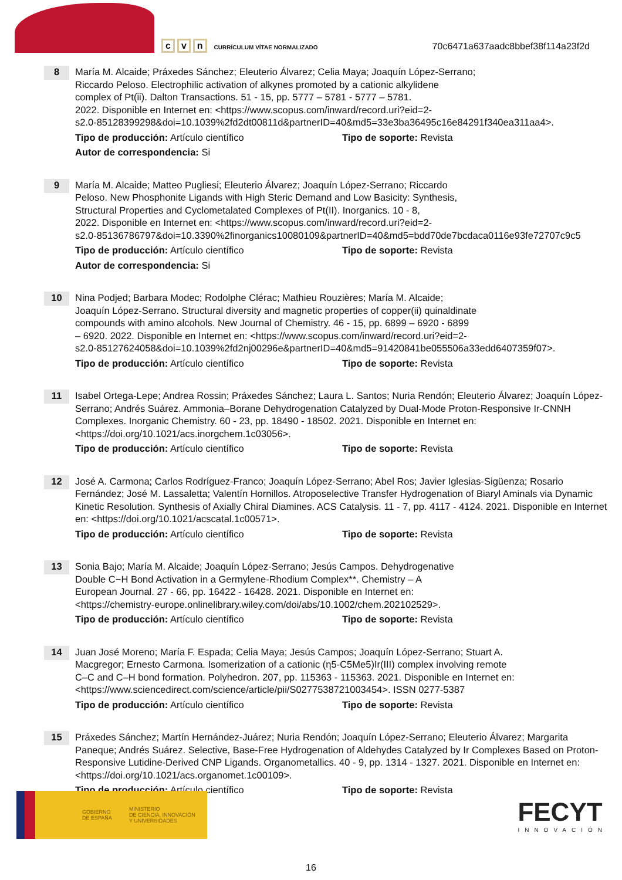c v n
CURRÍCULUM VÍTAE NORMALIZADO
70c6471a637aadc8bbef38f114a23f2d
8
María M. Alcaide; Práxedes Sánchez; Eleuterio Álvarez; Celia Maya; Joaquín López-Serrano;
Riccardo Peloso. Electrophilic activation of alkynes promoted by a cationic alkylidene
complex of Pt(ii). Dalton Transactions. 51 - 15, pp. 5777 – 5781 - 5777 – 5781.
2022. Disponible en Internet en: <https://www.scopus.com/inward/record.uri?eid=2-
s2.0-85128399298&doi=10.1039%2fd2dt00811d&partnerID=40&md5=33e3ba36495c16e84291f340ea311aa4>.
Tipo de producción: Artículo científico Tipo de soporte: Revista
Autor de correspondencia: Si
9
María M. Alcaide; Matteo Pugliesi; Eleuterio Álvarez; Joaquín López-Serrano; Riccardo
Peloso. New Phosphonite Ligands with High Steric Demand and Low Basicity: Synthesis,
Structural Properties and Cyclometalated Complexes of Pt(II). Inorganics. 10 - 8,
2022. Disponible en Internet en: <https://www.scopus.com/inward/record.uri?eid=2-
s2.0-85136786797&doi=10.3390%2finorganics10080109&partnerID=40&md5=bdd70de7bcdaca0116e93fe72707c9c5
Tipo de producción: Artículo científico Tipo de soporte: Revista
Autor de correspondencia: Si
10
Nina Podjed; Barbara Modec; Rodolphe Clérac; Mathieu Rouzières; María M. Alcaide;
Joaquín López-Serrano. Structural diversity and magnetic properties of copper(ii) quinaldinate
compounds with amino alcohols. New Journal of Chemistry. 46 - 15, pp. 6899 – 6920 - 6899
– 6920. 2022. Disponible en Internet en: <https://www.scopus.com/inward/record.uri?eid=2-
s2.0-85127624058&doi=10.1039%2fd2nj00296e&partnerID=40&md5=91420841be055506a33edd6407359f07>.
Tipo de producción: Artículo científico Tipo de soporte: Revista
11
Isabel Ortega-Lepe; Andrea Rossin; Práxedes Sánchez; Laura L. Santos; Nuria Rendón; Eleuterio Álvarez; Joaquín López-Serrano; Andrés Suárez. Ammonia–Borane Dehydrogenation Catalyzed by Dual-Mode Proton-Responsive Ir-CNNH Complexes. Inorganic Chemistry. 60 - 23, pp. 18490 - 18502. 2021. Disponible en Internet en: <https://doi.org/10.1021/acs.inorgchem.1c03056>.
Tipo de producción: Artículo científico Tipo de soporte: Revista
12
José A. Carmona; Carlos Rodríguez-Franco; Joaquín López-Serrano; Abel Ros; Javier Iglesias-Sigüenza; Rosario Fernández; José M. Lassaletta; Valentín Hornillos. Atroposelective Transfer Hydrogenation of Biaryl Aminals via Dynamic Kinetic Resolution. Synthesis of Axially Chiral Diamines. ACS Catalysis. 11 - 7, pp. 4117 - 4124. 2021. Disponible en Internet en: <https://doi.org/10.1021/acscatal.1c00571>.
Tipo de producción: Artículo científico Tipo de soporte: Revista
13
Sonia Bajo; María M. Alcaide; Joaquín López-Serrano; Jesús Campos. Dehydrogenative
Double C−H Bond Activation in a Germylene-Rhodium Complex**. Chemistry – A
European Journal. 27 - 66, pp. 16422 - 16428. 2021. Disponible en Internet en:
<https://chemistry-europe.onlinelibrary.wiley.com/doi/abs/10.1002/chem.202102529>.
Tipo de producción: Artículo científico Tipo de soporte: Revista
14
Juan José Moreno; María F. Espada; Celia Maya; Jesús Campos; Joaquín López-Serrano; Stuart A.
Macgregor; Ernesto Carmona. Isomerization of a cationic (η5-C5Me5)Ir(III) complex involving remote
C–C and C–H bond formation. Polyhedron. 207, pp. 115363 - 115363. 2021. Disponible en Internet en:
<https://www.sciencedirect.com/science/article/pii/S0277538721003454>. ISSN 0277-5387
Tipo de producción: Artículo científico Tipo de soporte: Revista
15
Práxedes Sánchez; Martín Hernández-Juárez; Nuria Rendón; Joaquín López-Serrano; Eleuterio Álvarez; Margarita Paneque; Andrés Suárez. Selective, Base-Free Hydrogenation of Aldehydes Catalyzed by Ir Complexes Based on Proton-Responsive Lutidine-Derived CNP Ligands. Organometallics. 40 - 9, pp. 1314 - 1327. 2021. Disponible en Internet en: <https://doi.org/10.1021/acs.organomet.1c00109>.
Tipo de producción: Artículo científico Tipo de soporte: Revista
GOBIERNO
DE ESPAÑA
MINISTERIO
DE CIENCIA, INNOVACIÓN
Y UNIVERSIDADES
FECYT
INNOVACIÓN
16